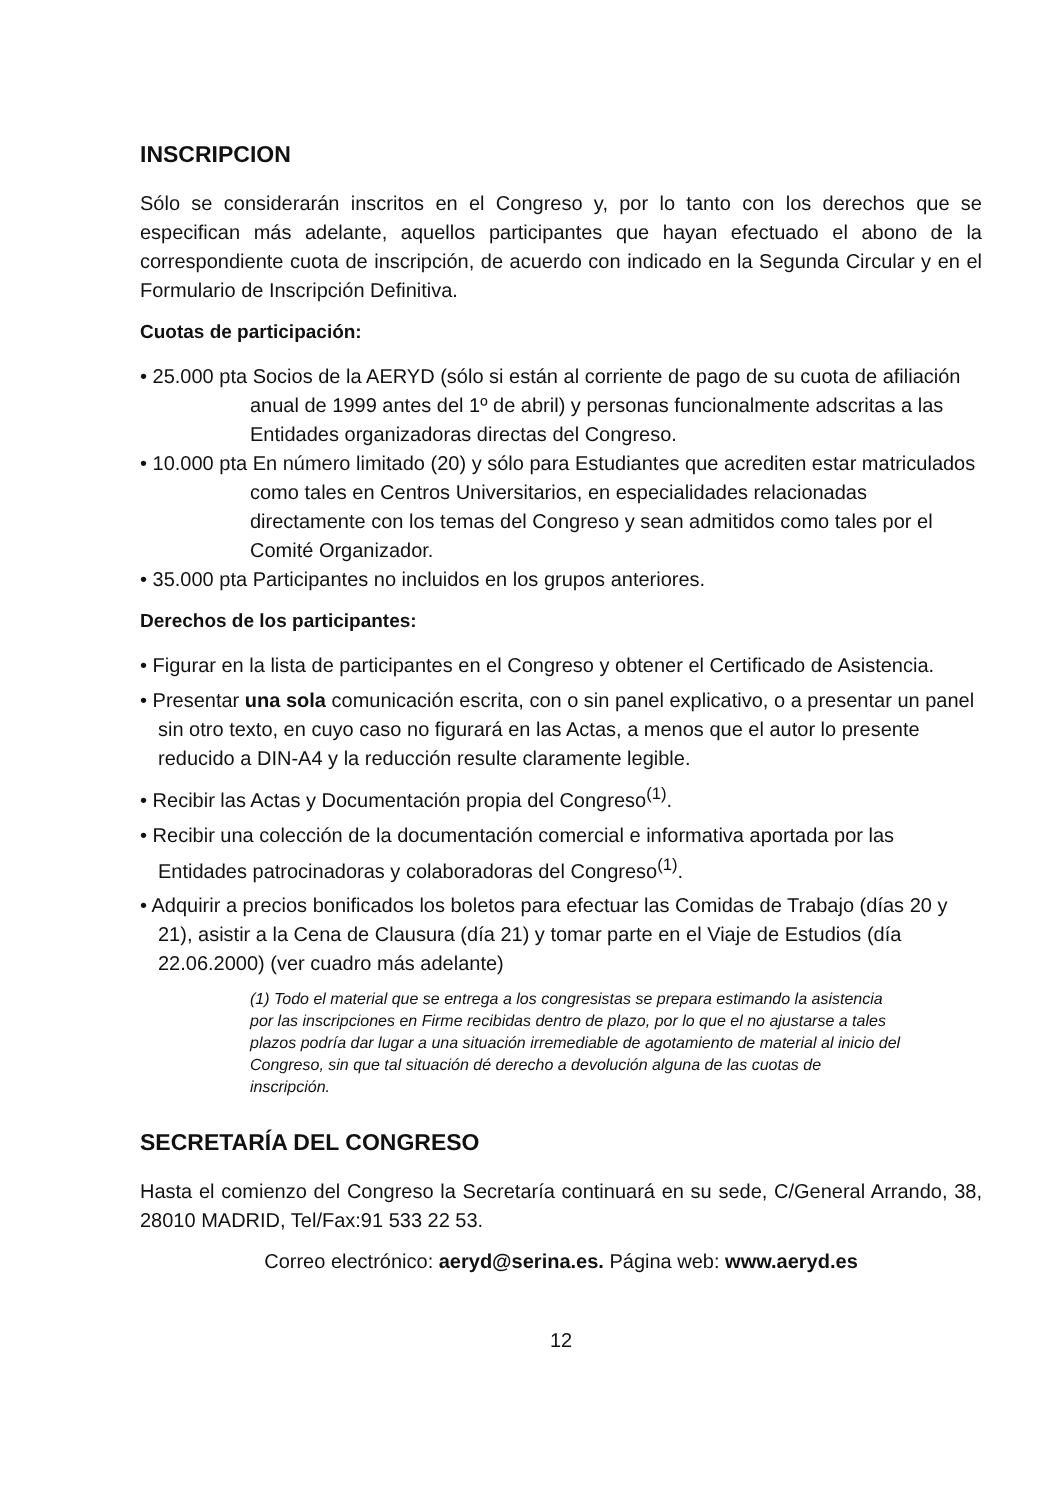INSCRIPCION
Sólo se considerarán inscritos en el Congreso y, por lo tanto con los derechos que se especifican más adelante, aquellos participantes que hayan efectuado el abono de la correspondiente cuota de inscripción, de acuerdo con indicado en la Segunda Circular y en el Formulario de Inscripción Definitiva.
Cuotas de participación:
• 25.000 pta Socios de la AERYD (sólo si están al corriente de pago de su cuota de afiliación anual de 1999 antes del 1º de abril) y personas funcionalmente adscritas a las Entidades organizadoras directas del Congreso.
• 10.000 pta En número limitado (20) y sólo para Estudiantes que acrediten estar matriculados como tales en Centros Universitarios, en especialidades relacionadas directamente con los temas del Congreso y sean admitidos como tales por el Comité Organizador.
• 35.000 pta Participantes no incluidos en los grupos anteriores.
Derechos de los participantes:
• Figurar en la lista de participantes en el Congreso y obtener el Certificado de Asistencia.
• Presentar una sola comunicación escrita, con o sin panel explicativo, o a presentar un panel sin otro texto, en cuyo caso no figurará en las Actas, a menos que el autor lo presente reducido a DIN-A4 y la reducción resulte claramente legible.
• Recibir las Actas y Documentación propia del Congreso<sup>(1)</sup>.
• Recibir una colección de la documentación comercial e informativa aportada por las Entidades patrocinadoras y colaboradoras del Congreso<sup>(1)</sup>.
• Adquirir a precios bonificados los boletos para efectuar las Comidas de Trabajo (días 20 y 21), asistir a la Cena de Clausura (día 21) y tomar parte en el Viaje de Estudios (día 22.06.2000) (ver cuadro más adelante)
(1) Todo el material que se entrega a los congresistas se prepara estimando la asistencia por las inscripciones en Firme recibidas dentro de plazo, por lo que el no ajustarse a tales plazos podría dar lugar a una situación irremediable de agotamiento de material al inicio del Congreso, sin que tal situación dé derecho a devolución alguna de las cuotas de inscripción.
SECRETARÍA DEL CONGRESO
Hasta el comienzo del Congreso la Secretaría continuará en su sede, C/General Arrando, 38, 28010 MADRID, Tel/Fax:91 533 22 53.
Correo electrónico: aeryd@serina.es. Página web: www.aeryd.es
12